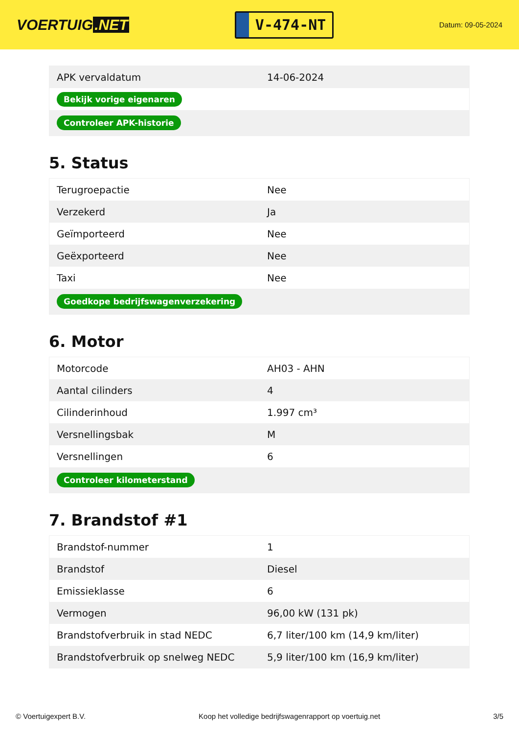VOERTUIG.NET
V-474-NT
Datum: 09-05-2024
| APK vervaldatum | 14-06-2024 |
| Bekijk vorige eigenaren | |
| Controleer APK-historie | |
5. Status
| Terugroepactie | Nee |
| Verzekerd | Ja |
| Geïmporteerd | Nee |
| Geëxporteerd | Nee |
| Taxi | Nee |
| Goedkope bedrijfswagenverzekering | |
6. Motor
| Motorcode | AH03 - AHN |
| Aantal cilinders | 4 |
| Cilinderinhoud | 1.997 cm³ |
| Versnellingsbak | M |
| Versnellingen | 6 |
| Controleer kilometerstand | |
7. Brandstof #1
| Brandstof-nummer | 1 |
| Brandstof | Diesel |
| Emissieklasse | 6 |
| Vermogen | 96,00 kW (131 pk) |
| Brandstofverbruik in stad NEDC | 6,7 liter/100 km (14,9 km/liter) |
| Brandstofverbruik op snelweg NEDC | 5,9 liter/100 km (16,9 km/liter) |
© Voertuigexpert B.V. Koop het volledige bedrijfswagenrapport op voertuig.net 3/5